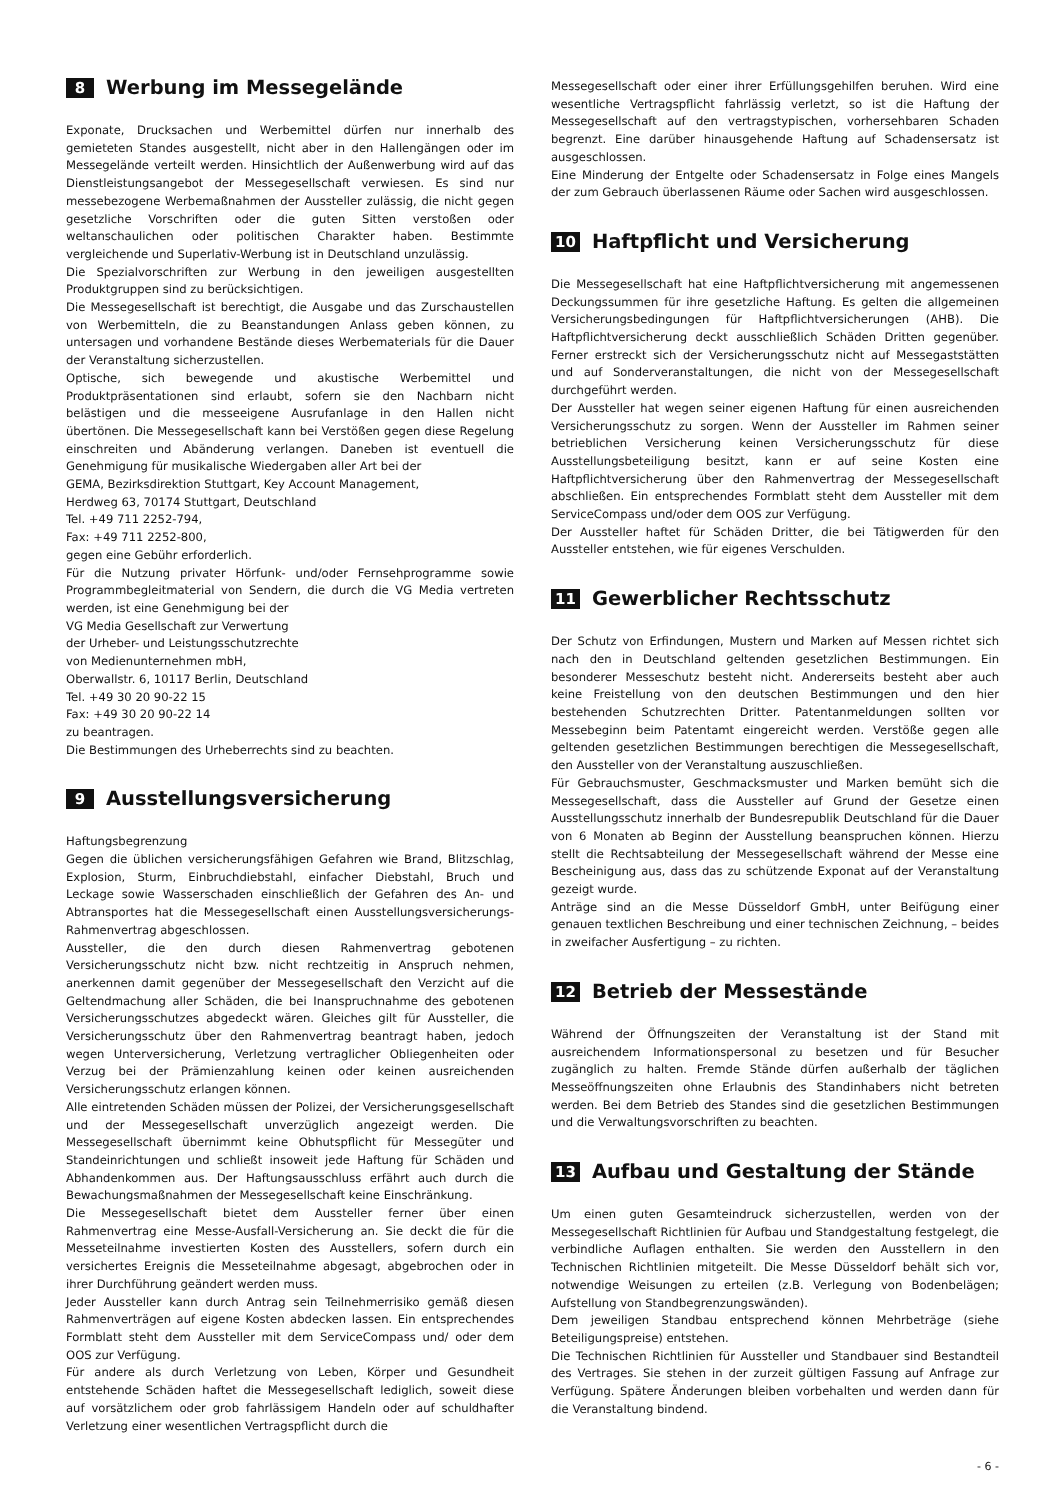8 Werbung im Messegelände
Exponate, Drucksachen und Werbemittel dürfen nur innerhalb des gemieteten Standes ausgestellt, nicht aber in den Hallengängen oder im Messegelände verteilt werden. Hinsichtlich der Außenwerbung wird auf das Dienstleistungsangebot der Messegesellschaft verwiesen. Es sind nur messebezogene Werbemaßnahmen der Aussteller zulässig, die nicht gegen gesetzliche Vorschriften oder die guten Sitten verstoßen oder weltanschaulichen oder politischen Charakter haben. Bestimmte vergleichende und Superlativ-Werbung ist in Deutschland unzulässig.
Die Spezialvorschriften zur Werbung in den jeweiligen ausgestellten Produktgruppen sind zu berücksichtigen.
Die Messegesellschaft ist berechtigt, die Ausgabe und das Zurschaustellen von Werbemitteln, die zu Beanstandungen Anlass geben können, zu untersagen und vorhandene Bestände dieses Werbematerials für die Dauer der Veranstaltung sicherzustellen.
Optische, sich bewegende und akustische Werbemittel und Produktpräsentationen sind erlaubt, sofern sie den Nachbarn nicht belästigen und die messeeigene Ausrufanlage in den Hallen nicht übertönen. Die Messegesellschaft kann bei Verstößen gegen diese Regelung einschreiten und Abänderung verlangen. Daneben ist eventuell die Genehmigung für musikalische Wiedergaben aller Art bei der
GEMA, Bezirksdirektion Stuttgart, Key Account Management,
Herdweg 63, 70174 Stuttgart, Deutschland
Tel. +49 711 2252-794,
Fax: +49 711 2252-800,
gegen eine Gebühr erforderlich.
Für die Nutzung privater Hörfunk- und/oder Fernsehprogramme sowie Programmbegleitmaterial von Sendern, die durch die VG Media vertreten werden, ist eine Genehmigung bei der
VG Media Gesellschaft zur Verwertung
der Urheber- und Leistungsschutzrechte
von Medienunternehmen mbH,
Oberwallstr. 6, 10117 Berlin, Deutschland
Tel. +49 30 20 90-22 15
Fax: +49 30 20 90-22 14
zu beantragen.
Die Bestimmungen des Urheberrechts sind zu beachten.
9 Ausstellungsversicherung
Haftungsbegrenzung
Gegen die üblichen versicherungsfähigen Gefahren wie Brand, Blitzschlag, Explosion, Sturm, Einbruchdiebstahl, einfacher Diebstahl, Bruch und Leckage sowie Wasserschaden einschließlich der Gefahren des An- und Abtransportes hat die Messegesellschaft einen Ausstellungsversicherungs-Rahmenvertrag abgeschlossen.
Aussteller, die den durch diesen Rahmenvertrag gebotenen Versicherungsschutz nicht bzw. nicht rechtzeitig in Anspruch nehmen, anerkennen damit gegenüber der Messegesellschaft den Verzicht auf die Geltendmachung aller Schäden, die bei Inanspruchnahme des gebotenen Versicherungsschutzes abgedeckt wären. Gleiches gilt für Aussteller, die Versicherungsschutz über den Rahmenvertrag beantragt haben, jedoch wegen Unterversicherung, Verletzung vertraglicher Obliegenheiten oder Verzug bei der Prämienzahlung keinen oder keinen ausreichenden Versicherungsschutz erlangen können.
Alle eintretenden Schäden müssen der Polizei, der Versicherungsgesellschaft und der Messegesellschaft unverzüglich angezeigt werden. Die Messegesellschaft übernimmt keine Obhutspflicht für Messegüter und Standeinrichtungen und schließt insoweit jede Haftung für Schäden und Abhandenkommen aus. Der Haftungsausschluss erfährt auch durch die Bewachungsmaßnahmen der Messegesellschaft keine Einschränkung.
Die Messegesellschaft bietet dem Aussteller ferner über einen Rahmenvertrag eine Messe-Ausfall-Versicherung an. Sie deckt die für die Messeteilnahme investierten Kosten des Ausstellers, sofern durch ein versichertes Ereignis die Messeteilnahme abgesagt, abgebrochen oder in ihrer Durchführung geändert werden muss.
Jeder Aussteller kann durch Antrag sein Teilnehmerrisiko gemäß diesen Rahmenverträgen auf eigene Kosten abdecken lassen. Ein entsprechendes Formblatt steht dem Aussteller mit dem ServiceCompass und/ oder dem OOS zur Verfügung.
Für andere als durch Verletzung von Leben, Körper und Gesundheit entstehende Schäden haftet die Messegesellschaft lediglich, soweit diese auf vorsätzlichem oder grob fahrlässigem Handeln oder auf schuldhafter Verletzung einer wesentlichen Vertragspflicht durch die
Messegesellschaft oder einer ihrer Erfüllungsgehilfen beruhen. Wird eine wesentliche Vertragspflicht fahrlässig verletzt, so ist die Haftung der Messegesellschaft auf den vertragstypischen, vorhersehbaren Schaden begrenzt. Eine darüber hinausgehende Haftung auf Schadensersatz ist ausgeschlossen.
Eine Minderung der Entgelte oder Schadensersatz in Folge eines Mangels der zum Gebrauch überlassenen Räume oder Sachen wird ausgeschlossen.
10 Haftpflicht und Versicherung
Die Messegesellschaft hat eine Haftpflichtversicherung mit angemessenen Deckungssummen für ihre gesetzliche Haftung. Es gelten die allgemeinen Versicherungsbedingungen für Haftpflichtversicherungen (AHB). Die Haftpflichtversicherung deckt ausschließlich Schäden Dritten gegenüber. Ferner erstreckt sich der Versicherungsschutz nicht auf Messegaststätten und auf Sonderveranstaltungen, die nicht von der Messegesellschaft durchgeführt werden.
Der Aussteller hat wegen seiner eigenen Haftung für einen ausreichenden Versicherungsschutz zu sorgen. Wenn der Aussteller im Rahmen seiner betrieblichen Versicherung keinen Versicherungsschutz für diese Ausstellungsbeteiligung besitzt, kann er auf seine Kosten eine Haftpflichtversicherung über den Rahmenvertrag der Messegesellschaft abschließen. Ein entsprechendes Formblatt steht dem Aussteller mit dem ServiceCompass und/oder dem OOS zur Verfügung.
Der Aussteller haftet für Schäden Dritter, die bei Tätigwerden für den Aussteller entstehen, wie für eigenes Verschulden.
11 Gewerblicher Rechtsschutz
Der Schutz von Erfindungen, Mustern und Marken auf Messen richtet sich nach den in Deutschland geltenden gesetzlichen Bestimmungen. Ein besonderer Messeschutz besteht nicht. Andererseits besteht aber auch keine Freistellung von den deutschen Bestimmungen und den hier bestehenden Schutzrechten Dritter. Patentanmeldungen sollten vor Messebeginn beim Patentamt eingereicht werden. Verstöße gegen alle geltenden gesetzlichen Bestimmungen berechtigen die Messegesellschaft, den Aussteller von der Veranstaltung auszuschließen.
Für Gebrauchsmuster, Geschmacksmuster und Marken bemüht sich die Messegesellschaft, dass die Aussteller auf Grund der Gesetze einen Ausstellungsschutz innerhalb der Bundesrepublik Deutschland für die Dauer von 6 Monaten ab Beginn der Ausstellung beanspruchen können. Hierzu stellt die Rechtsabteilung der Messegesellschaft während der Messe eine Bescheinigung aus, dass das zu schützende Exponat auf der Veranstaltung gezeigt wurde.
Anträge sind an die Messe Düsseldorf GmbH, unter Beifügung einer genauen textlichen Beschreibung und einer technischen Zeichnung, – beides in zweifacher Ausfertigung – zu richten.
12 Betrieb der Messestände
Während der Öffnungszeiten der Veranstaltung ist der Stand mit ausreichendem Informationspersonal zu besetzen und für Besucher zugänglich zu halten. Fremde Stände dürfen außerhalb der täglichen Messeöffnungszeiten ohne Erlaubnis des Standinhabers nicht betreten werden. Bei dem Betrieb des Standes sind die gesetzlichen Bestimmungen und die Verwaltungsvorschriften zu beachten.
13 Aufbau und Gestaltung der Stände
Um einen guten Gesamteindruck sicherzustellen, werden von der Messegesellschaft Richtlinien für Aufbau und Standgestaltung festgelegt, die verbindliche Auflagen enthalten. Sie werden den Ausstellern in den Technischen Richtlinien mitgeteilt. Die Messe Düsseldorf behält sich vor, notwendige Weisungen zu erteilen (z.B. Verlegung von Bodenbelägen; Aufstellung von Standbegrenzungswänden).
Dem jeweiligen Standbau entsprechend können Mehrbeträge (siehe Beteiligungspreise) entstehen.
Die Technischen Richtlinien für Aussteller und Standbauer sind Bestandteil des Vertrages. Sie stehen in der zurzeit gültigen Fassung auf Anfrage zur Verfügung. Spätere Änderungen bleiben vorbehalten und werden dann für die Veranstaltung bindend.
- 6 -